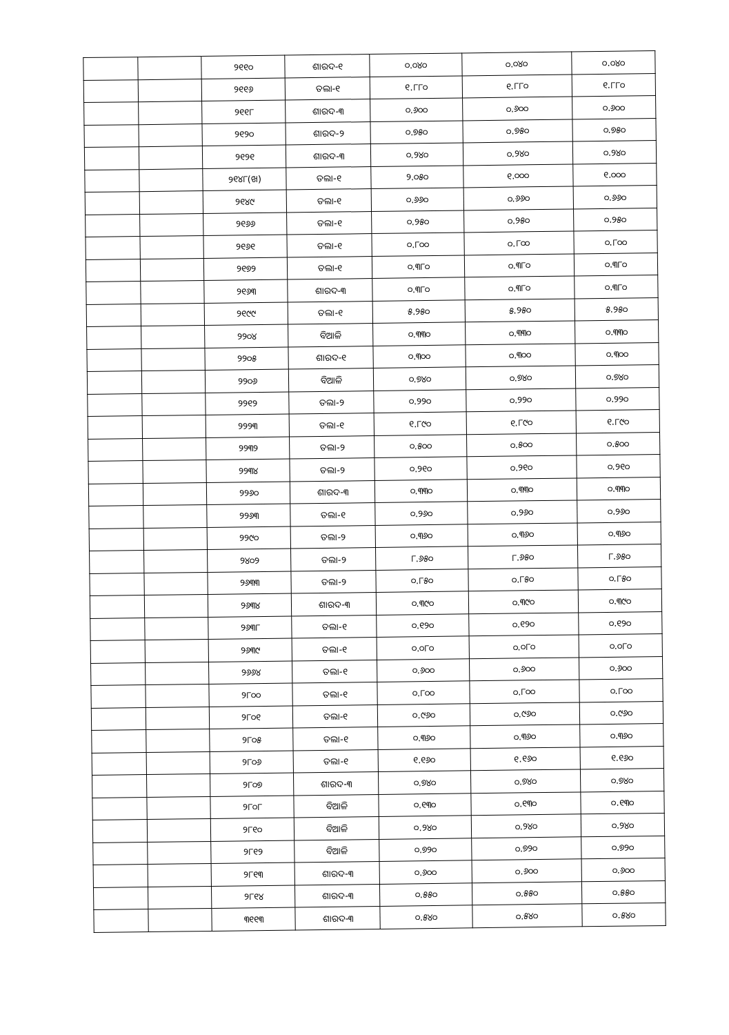| | | ୨୧୧୦ | ଶାରଦ-୧ | ୦.୦୪୦ | ୦.୦୪୦ | ୦.୦୪୦ |
| | | ୨୧୧୬ | ତଲା-୧ | ୧.୮୮୦ | ୧.୮୮୦ | ୧.୮୮୦ |
| | | ୨୧୧୮ | ଶାରଦ-୩ | ୦.୬୦୦ | ୦.୬୦୦ | ୦.୬୦୦ |
| | | ୨୧୨୦ | ଶାରଦ-୨ | ୦.୭୫୦ | ୦.୭୫୦ | ୦.୭୫୦ |
| | | ୨୧୨୧ | ଶାରଦ-୩ | ୦.୨୪୦ | ୦.୨୪୦ | ୦.୨୪୦ |
| | | ୨୧୪୮(ଖ) | ତଲା-୧ | ୨.୦୫୦ | ୧.୦୦୦ | ୧.୦୦୦ |
| | | ୨୧୪୯ | ତଲା-୧ | ୦.୬୬୦ | ୦.୬୬୦ | ୦.୬୬୦ |
| | | ୨୧୬୬ | ତଲା-୧ | ୦.୨୫୦ | ୦.୨୫୦ | ୦.୨୫୦ |
| | | ୨୧୬୧ | ତଲା-୧ | ୦.୮୦୦ | ୦.୮୦୦ | ୦.୮୦୦ |
| | | ୨୧୭୨ | ତଲା-୧ | ୦.୩୮୦ | ୦.୩୮୦ | ୦.୩୮୦ |
| | | ୨୧୬୩ | ଶାରଦ-୩ | ୦.୩୮୦ | ୦.୩୮୦ | ୦.୩୮୦ |
| | | ୨୧୯୯ | ତଲା-୧ | ୫.୨୫୦ | ୫.୨୫୦ | ୫.୨୫୦ |
| | | ୨୨୦୪ | ବିଆଳି | ୦.୩୩୦ | ୦.୩୩୦ | ୦.୩୩୦ |
| | | ୨୨୦୫ | ଶାରଦ-୧ | ୦.୩୦୦ | ୦.୩୦୦ | ୦.୩୦୦ |
| | | ୨୨୦୬ | ବିଆଳି | ୦.୭୪୦ | ୦.୭୪୦ | ୦.୭୪୦ |
| | | ୨୨୧୨ | ତଲା-୨ | ୦.୨୨୦ | ୦.୨୨୦ | ୦.୨୨୦ |
| | | ୨୨୨୩ | ତଲା-୧ | ୧.୮୯୦ | ୧.୮୯୦ | ୧.୮୯୦ |
| | | ୨୨୩୨ | ତଲା-୨ | ୦.୫୦୦ | ୦.୫୦୦ | ୦.୫୦୦ |
| | | ୨୨୩୪ | ତଲା-୨ | ୦.୨୧୦ | ୦.୨୧୦ | ୦.୨୧୦ |
| | | ୨୨୬୦ | ଶାରଦ-୩ | ୦.୩୩୦ | ୦.୩୩୦ | ୦.୩୩୦ |
| | | ୨୨୬୩ | ତଲା-୧ | ୦.୨୬୦ | ୦.୨୬୦ | ୦.୨୬୦ |
| | | ୨୨୯୦ | ତଲା-୨ | ୦.୩୬୦ | ୦.୩୬୦ | ୦.୩୬୦ |
| | | ୨୪୦୨ | ତଲା-୨ | ୮.୬୫୦ | ୮.୬୫୦ | ୮.୬୫୦ |
| | | ୨୬୩୩ | ତଲା-୨ | ୦.୮୫୦ | ୦.୮୫୦ | ୦.୮୫୦ |
| | | ୨୬୩୪ | ଶାରଦ-୩ | ୦.୩୯୦ | ୦.୩୯୦ | ୦.୩୯୦ |
| | | ୨୬୩୮ | ତଲା-୧ | ୦.୧୨୦ | ୦.୧୨୦ | ୦.୧୨୦ |
| | | ୨୬୩୯ | ତଲା-୧ | ୦.୦୮୦ | ୦.୦୮୦ | ୦.୦୮୦ |
| | | ୨୬୬୪ | ତଲା-୧ | ୦.୬୦୦ | ୦.୬୦୦ | ୦.୬୦୦ |
| | | ୨୮୦୦ | ତଲା-୧ | ୦.୮୦୦ | ୦.୮୦୦ | ୦.୮୦୦ |
| | | ୨୮୦୧ | ତଲା-୧ | ୦.୯୬୦ | ୦.୯୬୦ | ୦.୯୬୦ |
| | | ୨୮୦୫ | ତଲା-୧ | ୦.୩୬୦ | ୦.୩୬୦ | ୦.୩୬୦ |
| | | ୨୮୦୬ | ତଲା-୧ | ୧.୧୬୦ | ୧.୧୬୦ | ୧.୧୬୦ |
| | | ୨୮୦୭ | ଶାରଦ-୩ | ୦.୭୪୦ | ୦.୭୪୦ | ୦.୭୪୦ |
| | | ୨୮୦୮ | ବିଆଳି | ୦.୧୩୦ | ୦.୧୩୦ | ୦.୧୩୦ |
| | | ୨୮୧୦ | ବିଆଳି | ୦.୨୪୦ | ୦.୨୪୦ | ୦.୨୪୦ |
| | | ୨୮୧୨ | ବିଆଳି | ୦.୭୨୦ | ୦.୭୨୦ | ୦.୭୨୦ |
| | | ୨୮୧୩ | ଶାରଦ-୩ | ୦.୬୦୦ | ୦.୬୦୦ | ୦.୬୦୦ |
| | | ୨୮୧୪ | ଶାରଦ-୩ | ୦.୫୫୦ | ୦.୫୫୦ | ୦.୫୫୦ |
| | | ୩୧୧୩ | ଶାରଦ-୩ | ୦.୫୪୦ | ୦.୫୪୦ | ୦.୫୪୦ |